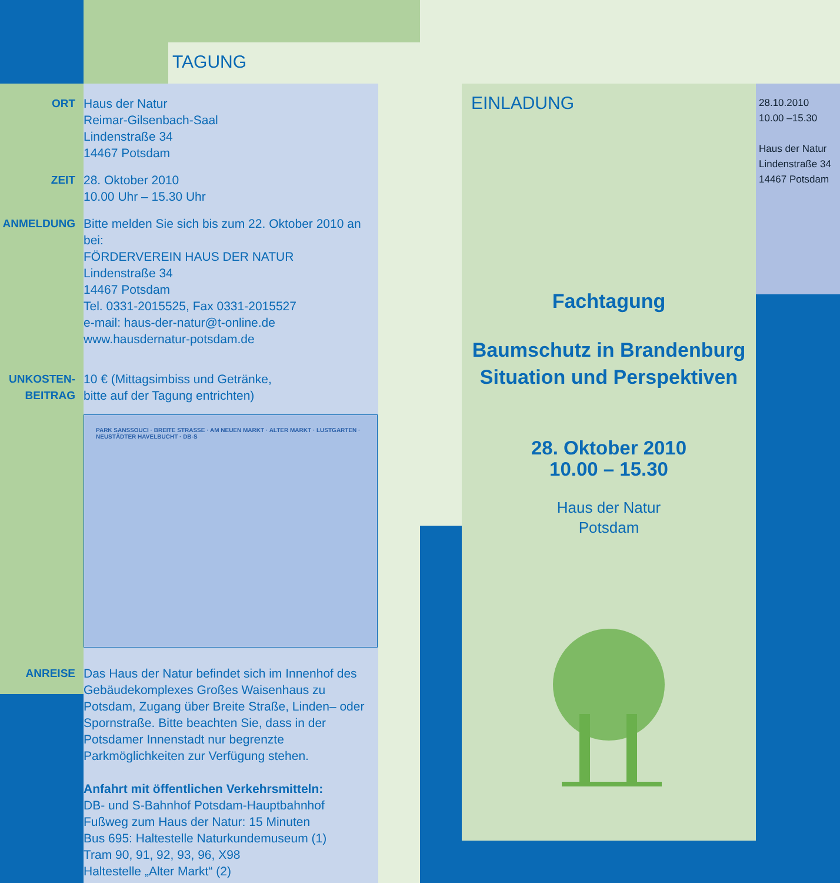TAGUNG
ORT Haus der Natur
Reimar-Gilsenbach-Saal
Lindenstraße 34
14467 Potsdam
ZEIT 28. Oktober 2010
10.00 Uhr – 15.30 Uhr
ANMELDUNG Bitte melden Sie sich bis zum 22. Oktober 2010 an bei:
FÖRDERVEREIN HAUS DER NATUR
Lindenstraße 34
14467 Potsdam
Tel. 0331-2015525, Fax 0331-2015527
e-mail: haus-der-natur@t-online.de
www.hausdernatur-potsdam.de
UNKOSTEN-
BEITRAG
10 € (Mittagsimbiss und Getränke,
bitte auf der Tagung entrichten)
PARK SANSSOUCI · BREITE STRASSE · AM NEUEN MARKT · ALTER MARKT · LUSTGARTEN · NEUSTÄDTER HAVELBUCHT · DB-S
ANREISE Das Haus der Natur befindet sich im Innenhof des Gebäudekomplexes Großes Waisenhaus zu Potsdam, Zugang über Breite Straße, Linden– oder Spornstraße. Bitte beachten Sie, dass in der Potsdamer Innenstadt nur begrenzte Parkmöglichkeiten zur Verfügung stehen.
Anfahrt mit öffentlichen Verkehrsmitteln:
DB- und S-Bahnhof Potsdam-Hauptbahnhof
Fußweg zum Haus der Natur: 15 Minuten
Bus 695: Haltestelle Naturkundemuseum (1)
Tram 90, 91, 92, 93, 96, X98
Haltestelle „Alter Markt“ (2)
EINLADUNG
Fachtagung
Baumschutz in Brandenburg
Situation und Perspektiven
28. Oktober 2010
10.00 – 15.30
Haus der Natur
Potsdam
28.10.2010
10.00 –15.30
Haus der Natur
Lindenstraße 34
14467 Potsdam